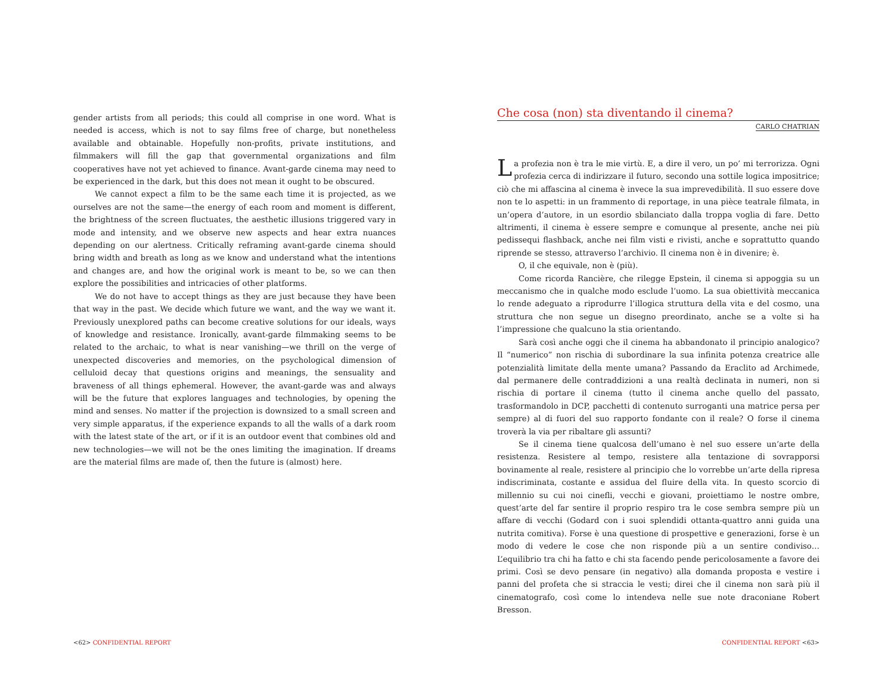gender artists from all periods; this could all comprise in one word. What is needed is access, which is not to say films free of charge, but nonetheless available and obtainable. Hopefully non-profits, private institutions, and filmmakers will fill the gap that governmental organizations and film cooperatives have not yet achieved to finance. Avant-garde cinema may need to be experienced in the dark, but this does not mean it ought to be obscured.
We cannot expect a film to be the same each time it is projected, as we ourselves are not the same—the energy of each room and moment is different, the brightness of the screen fluctuates, the aesthetic illusions triggered vary in mode and intensity, and we observe new aspects and hear extra nuances depending on our alertness. Critically reframing avant-garde cinema should bring width and breath as long as we know and understand what the intentions and changes are, and how the original work is meant to be, so we can then explore the possibilities and intricacies of other platforms.
We do not have to accept things as they are just because they have been that way in the past. We decide which future we want, and the way we want it. Previously unexplored paths can become creative solutions for our ideals, ways of knowledge and resistance. Ironically, avant-garde filmmaking seems to be related to the archaic, to what is near vanishing—we thrill on the verge of unexpected discoveries and memories, on the psychological dimension of celluloid decay that questions origins and meanings, the sensuality and braveness of all things ephemeral. However, the avant-garde was and always will be the future that explores languages and technologies, by opening the mind and senses. No matter if the projection is downsized to a small screen and very simple apparatus, if the experience expands to all the walls of a dark room with the latest state of the art, or if it is an outdoor event that combines old and new technologies—we will not be the ones limiting the imagination. If dreams are the material films are made of, then the future is (almost) here.
Che cosa (non) sta diventando il cinema?
CARLO CHATRIAN
La profezia non è tra le mie virtù. E, a dire il vero, un po’ mi terrorizza. Ogni profezia cerca di indirizzare il futuro, secondo una sottile logica impositrice; ciò che mi affascina al cinema è invece la sua imprevedibilità. Il suo essere dove non te lo aspetti: in un frammento di reportage, in una pièce teatrale filmata, in un’opera d’autore, in un esordio sbilanciato dalla troppa voglia di fare. Detto altrimenti, il cinema è essere sempre e comunque al presente, anche nei più pedissequi flashback, anche nei film visti e rivisti, anche e soprattutto quando riprende se stesso, attraverso l’archivio. Il cinema non è in divenire; è.
O, il che equivale, non è (più).
Come ricorda Rancière, che rilegge Epstein, il cinema si appoggia su un meccanismo che in qualche modo esclude l’uomo. La sua obiettività meccanica lo rende adeguato a riprodurre l’illogica struttura della vita e del cosmo, una struttura che non segue un disegno preordinato, anche se a volte si ha l’impressione che qualcuno la stia orientando.
Sarà così anche oggi che il cinema ha abbandonato il principio analogico? Il “numerico” non rischia di subordinare la sua infinita potenza creatrice alle potenzialità limitate della mente umana? Passando da Eraclito ad Archimede, dal permanere delle contraddizioni a una realtà declinata in numeri, non si rischia di portare il cinema (tutto il cinema anche quello del passato, trasformandolo in DCP, pacchetti di contenuto surroganti una matrice persa per sempre) al di fuori del suo rapporto fondante con il reale? O forse il cinema troverà la via per ribaltare gli assunti?
Se il cinema tiene qualcosa dell’umano è nel suo essere un’arte della resistenza. Resistere al tempo, resistere alla tentazione di sovrapporsi bovinamente al reale, resistere al principio che lo vorrebbe un’arte della ripresa indiscriminata, costante e assidua del fluire della vita. In questo scorcio di millennio su cui noi cinefli, vecchi e giovani, proiettiamo le nostre ombre, quest’arte del far sentire il proprio respiro tra le cose sembra sempre più un affare di vecchi (Godard con i suoi splendidi ottanta-quattro anni guida una nutrita comitiva). Forse è una questione di prospettive e generazioni, forse è un modo di vedere le cose che non risponde più a un sentire condiviso… L’equilibrio tra chi ha fatto e chi sta facendo pende pericolosamente a favore dei primi. Così se devo pensare (in negativo) alla domanda proposta e vestire i panni del profeta che si straccia le vesti; direi che il cinema non sarà più il cinematografo, così come lo intendeva nelle sue note draconiane Robert Bresson.
<62> CONFIDENTIAL REPORT CONFIDENTIAL REPORT <63>